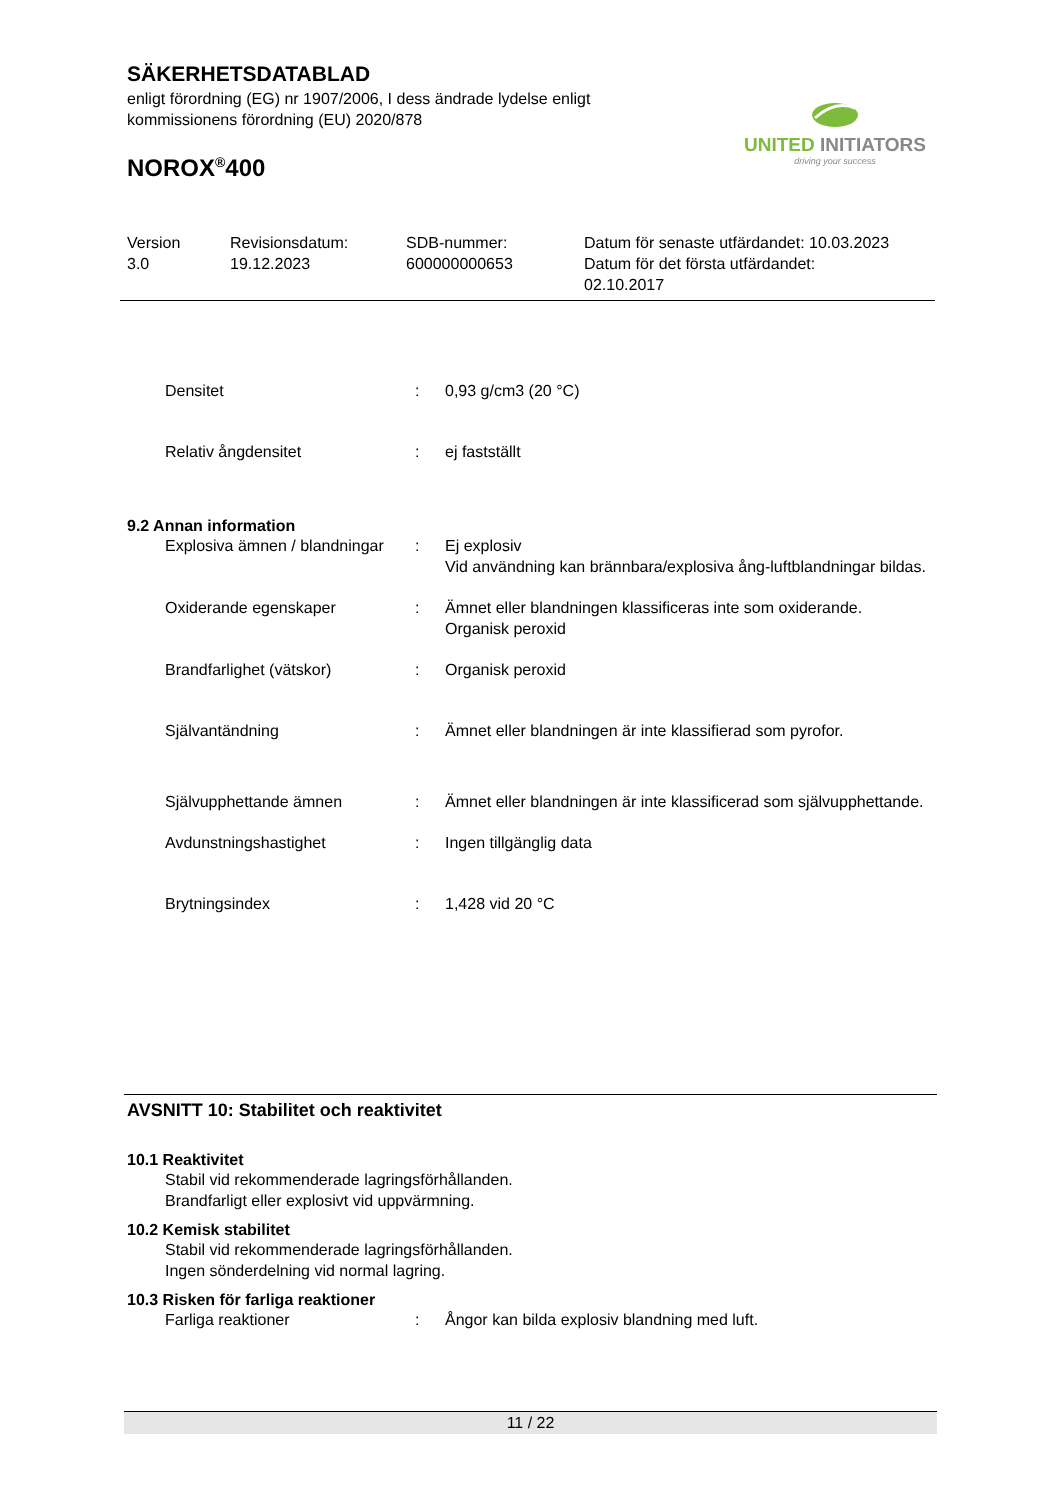SÄKERHETSDATABLAD
enligt förordning (EG) nr 1907/2006, I dess ändrade lydelse enligt kommissionens förordning (EU) 2020/878
NOROX<sup>®</sup>400
UNITED INITIATORS
driving your success
Version
3.0
Revisionsdatum:
19.12.2023
SDB-nummer:
600000000653
Datum för senaste utfärdandet: 10.03.2023
Datum för det första utfärdandet:
02.10.2017
Densitet : 0,93 g/cm3 (20 °C)
Relativ ångdensitet : ej fastställt
9.2 Annan information
Explosiva ämnen / blandningar
: Ej explosiv
Vid användning kan brännbara/explosiva ång-luftblandningar bildas.
Oxiderande egenskaper : Ämnet eller blandningen klassificeras inte som oxiderande.
Organisk peroxid
Brandfarlighet (vätskor) : Organisk peroxid
Självantändning : Ämnet eller blandningen är inte klassifierad som pyrofor.
Självupphettande ämnen : Ämnet eller blandningen är inte klassificerad som självupphettande.
Avdunstningshastighet : Ingen tillgänglig data
Brytningsindex : 1,428 vid 20 °C
AVSNITT 10: Stabilitet och reaktivitet
10.1 Reaktivitet
Stabil vid rekommenderade lagringsförhållanden.
Brandfarligt eller explosivt vid uppvärmning.
10.2 Kemisk stabilitet
Stabil vid rekommenderade lagringsförhållanden.
Ingen sönderdelning vid normal lagring.
10.3 Risken för farliga reaktioner
Farliga reaktioner : Ångor kan bilda explosiv blandning med luft.
11 / 22